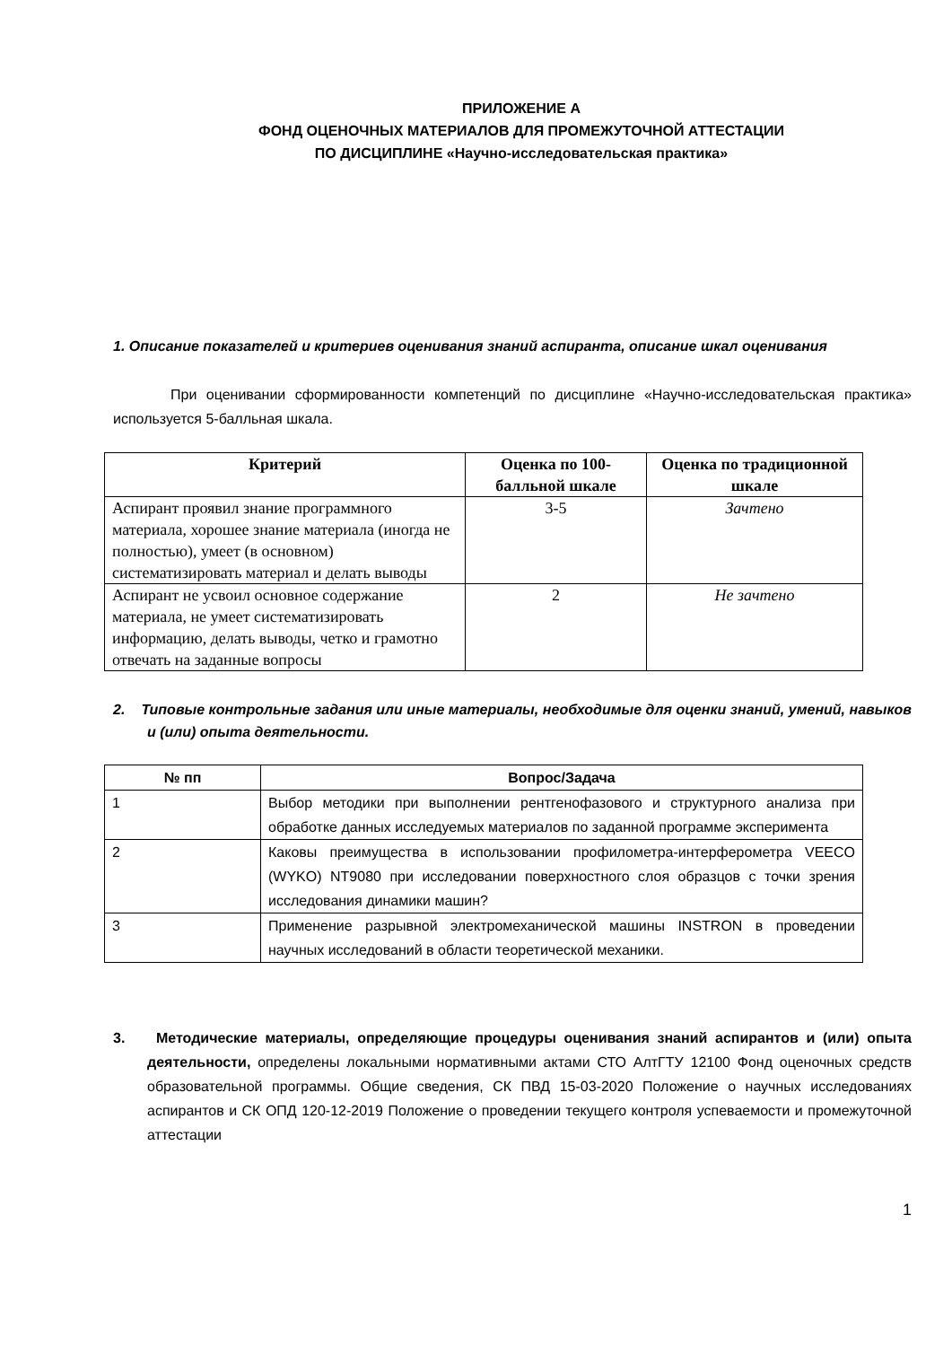ПРИЛОЖЕНИЕ А
ФОНД ОЦЕНОЧНЫХ МАТЕРИАЛОВ ДЛЯ ПРОМЕЖУТОЧНОЙ АТТЕСТАЦИИ
ПО ДИСЦИПЛИНЕ «Научно-исследовательская практика»
1. Описание показателей и критериев оценивания знаний аспиранта, описание шкал оценивания
При оценивании сформированности компетенций по дисциплине «Научно-исследовательская практика» используется 5-балльная шкала.
| Критерий | Оценка по 100-балльной шкале | Оценка по традиционной шкале |
| --- | --- | --- |
| Аспирант проявил знание программного материала, хорошее знание материала (иногда не полностью), умеет (в основном) систематизировать материал и делать выводы | 3-5 | Зачтено |
| Аспирант не усвоил основное содержание материала, не умеет систематизировать информацию, делать выводы, четко и грамотно отвечать на заданные вопросы | 2 | Не зачтено |
2. Типовые контрольные задания или иные материалы, необходимые для оценки знаний, умений, навыков и (или) опыта деятельности.
| № пп | Вопрос/Задача |
| --- | --- |
| 1 | Выбор методики при выполнении рентгенофазового и структурного анализа при обработке данных исследуемых материалов по заданной программе эксперимента |
| 2 | Каковы преимущества в использовании профилометра-интерферометра VEECO (WYKO) NT9080 при исследовании поверхностного слоя образцов с точки зрения исследования динамики машин? |
| 3 | Применение разрывной электромеханической машины INSTRON в проведении научных исследований в области теоретической механики. |
3. Методические материалы, определяющие процедуры оценивания знаний аспирантов и (или) опыта деятельности, определены локальными нормативными актами СТО АлтГТУ 12100 Фонд оценочных средств образовательной программы. Общие сведения, СК ПВД 15-03-2020 Положение о научных исследованиях аспирантов и СК ОПД 120-12-2019 Положение о проведении текущего контроля успеваемости и промежуточной аттестации
1